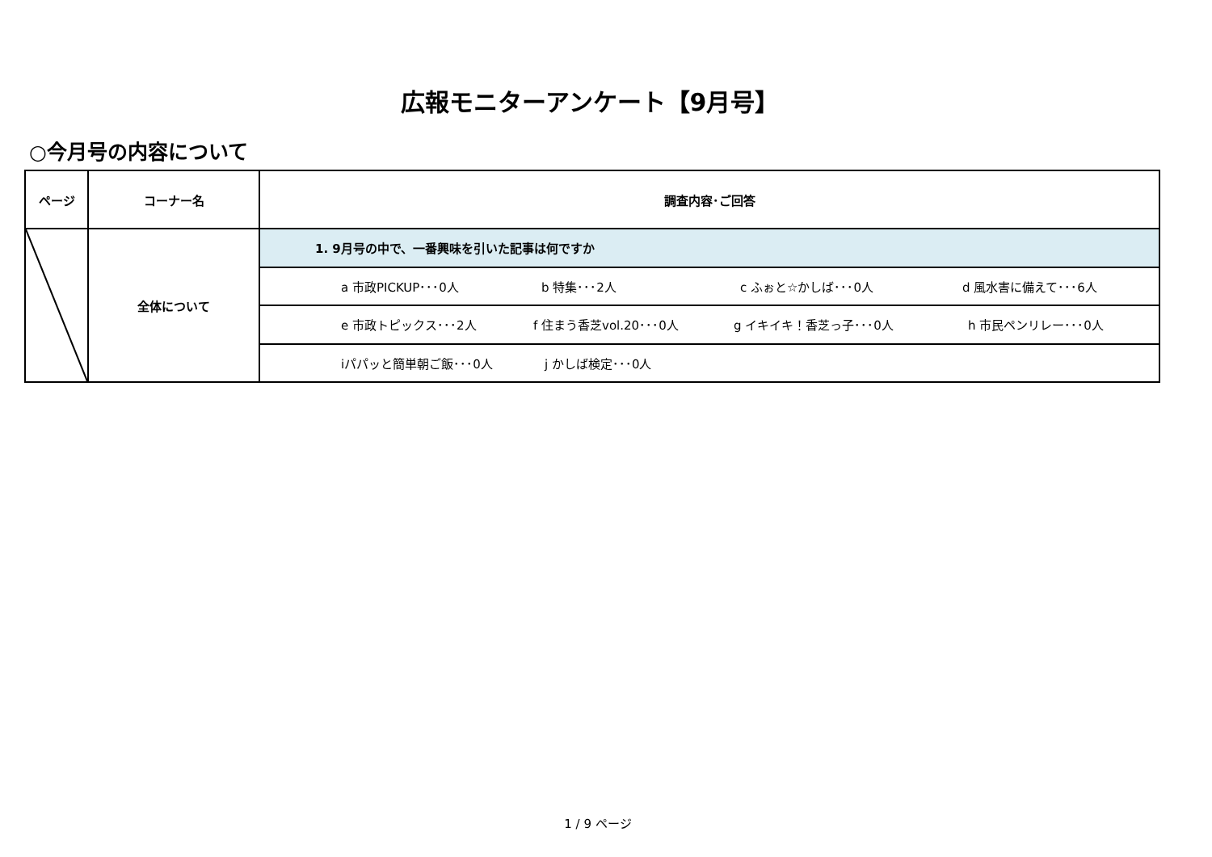広報モニターアンケート【9月号】
○今月号の内容について
| ページ | コーナー名 | 調査内容･ご回答 |
| --- | --- | --- |
| | 全体について | 1. 9月号の中で、一番興味を引いた記事は何ですか |
| | | a 市政PICKUP･･･0人 b 特集･･･2人 c ふぉと☆かしば･･･0人 d 風水害に備えて･･･6人 |
| | | e 市政トピックス･･･2人 f 住まう香芝vol.20･･･0人 g イキイキ！香芝っ子･･･0人 h 市民ペンリレー･･･0人 |
| | | iパパッと簡単朝ご飯･･･0人 j かしば検定･･･0人 |
1 / 9 ページ